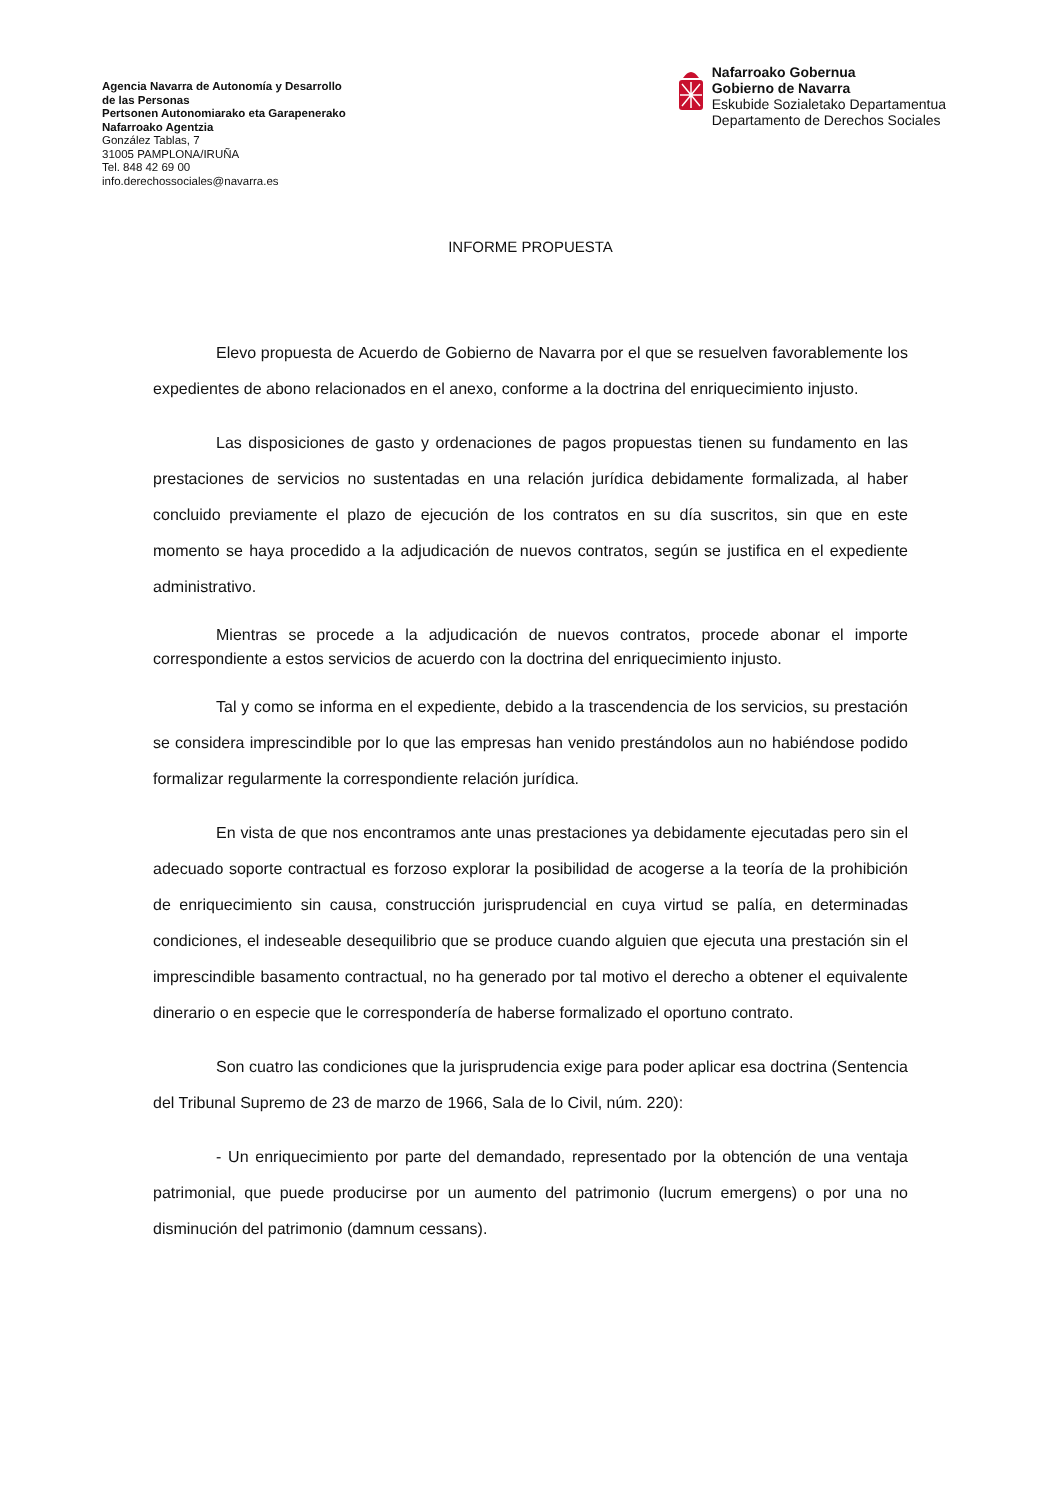Agencia Navarra de Autonomía y Desarrollo
de las Personas
Pertsonen Autonomiarako eta Garapenerako
Nafarroako Agentzia
González Tablas, 7
31005 PAMPLONA/IRUÑA
Tel. 848 42 69 00
info.derechossociales@navarra.es
Nafarroako Gobernua
Gobierno de Navarra
Eskubide Sozialetako Departamentua
Departamento de Derechos Sociales
INFORME PROPUESTA
Elevo propuesta de Acuerdo de Gobierno de Navarra por el que se resuelven favorablemente los expedientes de abono relacionados en el anexo, conforme a la doctrina del enriquecimiento injusto.
Las disposiciones de gasto y ordenaciones de pagos propuestas tienen su fundamento en las prestaciones de servicios no sustentadas en una relación jurídica debidamente formalizada, al haber concluido previamente el plazo de ejecución de los contratos en su día suscritos, sin que en este momento se haya procedido a la adjudicación de nuevos contratos, según se justifica en el expediente administrativo.
Mientras se procede a la adjudicación de nuevos contratos, procede abonar el importe correspondiente a estos servicios de acuerdo con la doctrina del enriquecimiento injusto.
Tal y como se informa en el expediente, debido a la trascendencia de los servicios, su prestación se considera imprescindible por lo que las empresas han venido prestándolos aun no habiéndose podido formalizar regularmente la correspondiente relación jurídica.
En vista de que nos encontramos ante unas prestaciones ya debidamente ejecutadas pero sin el adecuado soporte contractual es forzoso explorar la posibilidad de acogerse a la teoría de la prohibición de enriquecimiento sin causa, construcción jurisprudencial en cuya virtud se palía, en determinadas condiciones, el indeseable desequilibrio que se produce cuando alguien que ejecuta una prestación sin el imprescindible basamento contractual, no ha generado por tal motivo el derecho a obtener el equivalente dinerario o en especie que le correspondería de haberse formalizado el oportuno contrato.
Son cuatro las condiciones que la jurisprudencia exige para poder aplicar esa doctrina (Sentencia del Tribunal Supremo de 23 de marzo de 1966, Sala de lo Civil, núm. 220):
- Un enriquecimiento por parte del demandado, representado por la obtención de una ventaja patrimonial, que puede producirse por un aumento del patrimonio (lucrum emergens) o por una no disminución del patrimonio (damnum cessans).